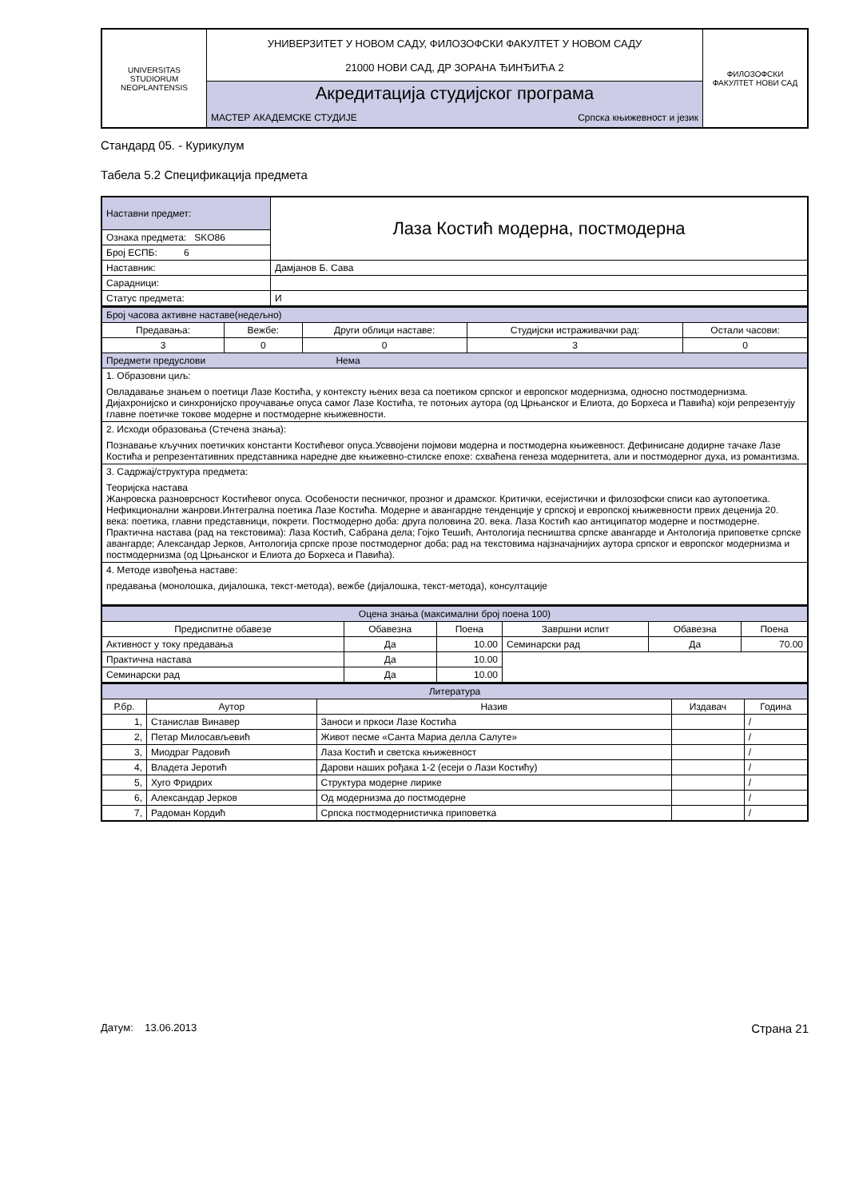| UNIVERSITAS STUDIORUM NEOPLANTENSIS | УНИВЕРЗИТЕТ У НОВОМ САДУ, ФИЛОЗОФСКИ ФАКУЛТЕТ У НОВОМ САДУ 21000 НОВИ САД, ДР ЗОРАНА ЂИНЂИЋА 2 | ФИЛОЗОФСКИ ФАКУЛТЕТ НОВИ САД |
| | Акредитација студијског програма | |
| | МАСТЕР АКАДЕМСКЕ СТУДИЈЕ Српска књижевност и језик | |
Стандард 05. - Курикулум
Табела 5.2 Спецификација предмета
| Наставни предмет: | Лаза Костић модерна, постмодерна |
| Ознака предмета: SKO86 | |
| Број ЕСПБ: 6 | |
| Наставник: | Дамјанов Б. Сава |
| Сарадници: | |
| Статус предмета: | И |
| Број часова активне наставе(недељно) | | | | |
| Предавања: | Вежбе: | Други облици наставе: | Студијски истраживачки рад: | Остали часови: |
| 3 | 0 | 0 | 3 | 0 |
| Предмети предуслови Нема | | | | |
| 1. Образовни циљ: Овладавање знањем о поетици Лазе Костића, у контексту њених веза са поетиком српског и европског модернизма, односно постмодернизма. Дијахронијско и синхронијско проучавање опуса самог Лазе Костића, те потоњих аутора (од Црњанског и Елиота, до Борхеса и Павића) који репрезентују главне поетичке токове модерне и постмодерне књижевности. | | | | |
| 2. Исходи образовања (Стечена знања): Познавање кључних поетичких константи Костићевог опуса.Усввојени појмови модерна и постмодерна књижевност. Дефинисане додирне тачаке Лазе Костића и репрезентативних представника наредне две књижевно-стилске епохе: схваћена генеза модернитета, али и постмодерног духа, из романтизма. | | | | |
| 3. Садржај/структура предмета: Теоријска настава Жанровска разноврсност Костићевог опуса. Особености песничког, прозног и драмског. Критички, есејистички и филозофски списи као аутопоетика. Нефикционални жанрови.Интегрална поетика Лазе Костића. Модерне и авангардне тенденције у српској и европској књижевности првих деценија 20. века: поетика, главни представници, покрети. Постмодерно доба: друга половина 20. века. Лаза Костић као антиципатор модерне и постмодерне. Практична настава (рад на текстовима): Лаза Костић, Сабрана дела; Гојко Тешић, Антологија песништва српске авангарде и Антологија приповетке српске авангарде; Александар Јерков, Антологија српске прозе постмодерног доба; рад на текстовима најзначајнијих аутора српског и европског модернизма и постмодернизма (од Црњанског и Елиота до Борхеса и Павића). | | | | |
| 4. Методе извођења наставе: предавања (монолошка, дијалошка, текст-метода), вежбе (дијалошка, текст-метода), консултације | | | | |
| Оцена знања (максимални број поена 100) | | | | | |
| Предиспитне обавезе | Обавезна | Поена | Завршни испит | Обавезна | Поена |
| Активност у току предавања | Да | 10.00 | Семинарски рад | Да | 70.00 |
| Практична настава | Да | 10.00 | | | |
| Семинарски рад | Да | 10.00 | | | |
| Литература | | | | |
| Р.бр. | Аутор | Назив | Издавач | Година |
| 1, | Станислав Винавер | Заноси и пркоси Лазе Костића | | / |
| 2, | Петар Милосављевић | Живот песме «Санта Мариа делла Салуте» | | / |
| 3, | Миодраг Радовић | Лаза Костић и светска књижевност | | / |
| 4, | Владета Јеротић | Дарови наших рођака 1-2 (есеји о Лази Костићу) | | / |
| 5, | Хуго Фридрих | Структура модерне лирике | | / |
| 6, | Александар Јерков | Од модернизма до постмодерне | | / |
| 7, | Радоман Кордић | Српска постмодернистичка приповетка | | / |
Датум: 13.06.2013 Страна 21